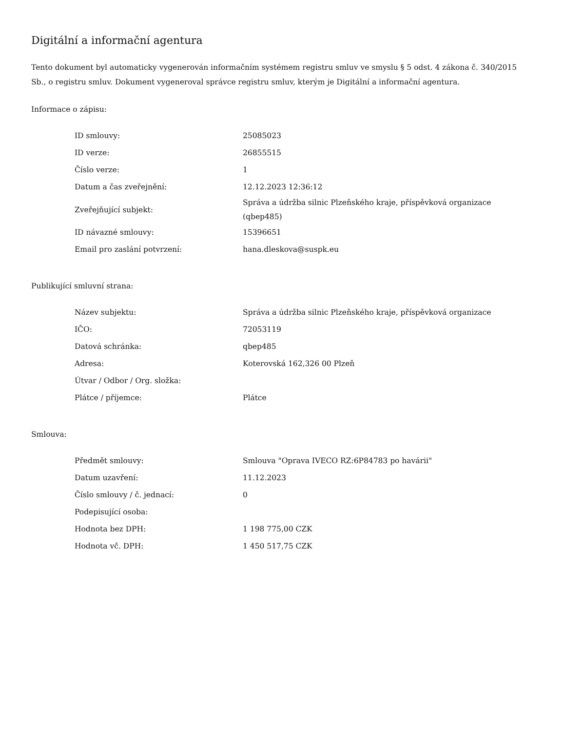Digitální a informační agentura
Tento dokument byl automaticky vygenerován informačním systémem registru smluv ve smyslu § 5 odst. 4 zákona č. 340/2015 Sb., o registru smluv. Dokument vygeneroval správce registru smluv, kterým je Digitální a informační agentura.
Informace o zápisu:
| ID smlouvy: | 25085023 |
| ID verze: | 26855515 |
| Číslo verze: | 1 |
| Datum a čas zveřejnění: | 12.12.2023 12:36:12 |
| Zveřejňující subjekt: | Správa a údržba silnic Plzeňského kraje, příspěvková organizace (qbep485) |
| ID návazné smlouvy: | 15396651 |
| Email pro zaslání potvrzení: | hana.dleskova@suspk.eu |
Publikující smluvní strana:
| Název subjektu: | Správa a údržba silnic Plzeňského kraje, příspěvková organizace |
| IČO: | 72053119 |
| Datová schránka: | qbep485 |
| Adresa: | Koterovská 162,326 00 Plzeň |
| Útvar / Odbor / Org. složka: | |
| Plátce / příjemce: | Plátce |
Smlouva:
| Předmět smlouvy: | Smlouva "Oprava IVECO RZ:6P84783 po havárii" |
| Datum uzavření: | 11.12.2023 |
| Číslo smlouvy / č. jednací: | 0 |
| Podepisující osoba: | |
| Hodnota bez DPH: | 1 198 775,00 CZK |
| Hodnota vč. DPH: | 1 450 517,75 CZK |